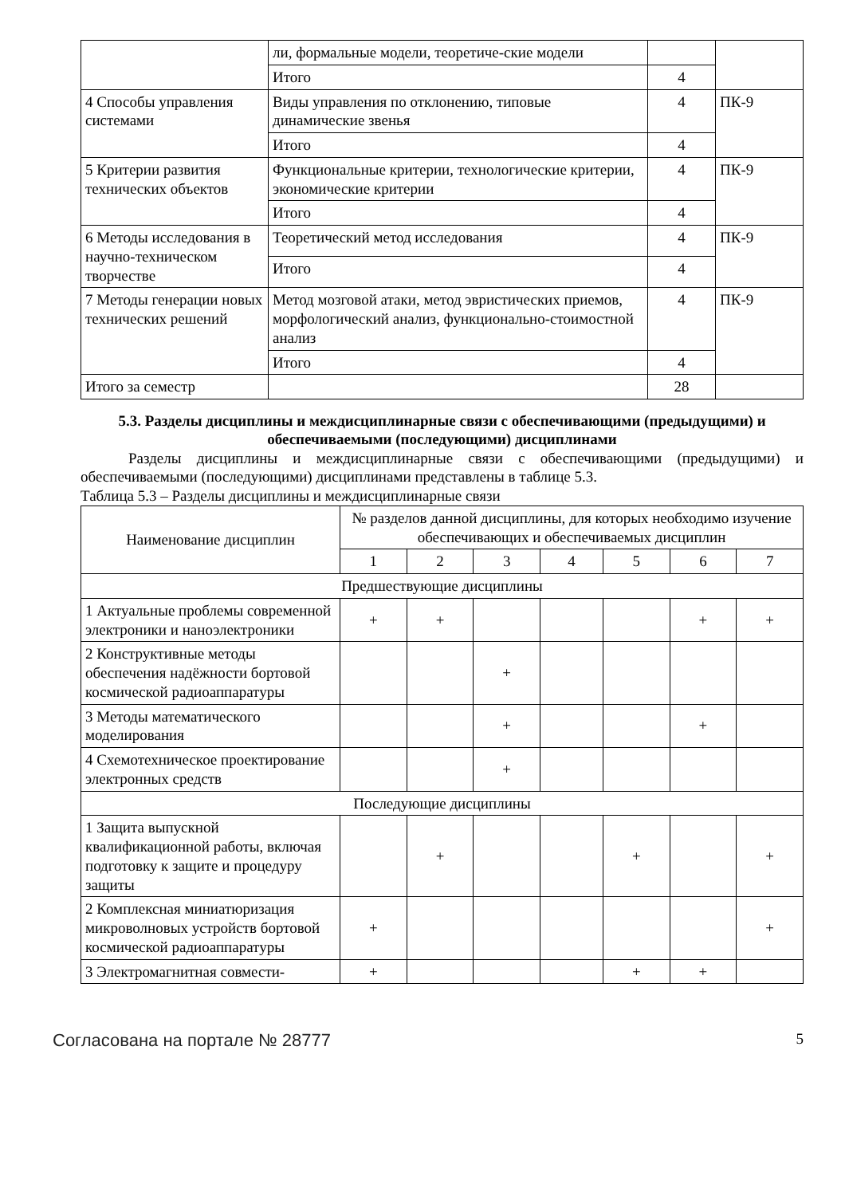| | ли, формальные модели, теоретиче-ские модели | | |
| | Итого | 4 | |
| 4 Способы управления системами | Виды управления по отклонению, типовые динамические звенья | 4 | ПК-9 |
| | Итого | 4 | |
| 5 Критерии развития технических объектов | Функциональные критерии, технологические критерии, экономические критерии | 4 | ПК-9 |
| | Итого | 4 | |
| 6 Методы исследования в научно-техническом творчестве | Теоретический метод исследования | 4 | ПК-9 |
| | Итого | 4 | |
| 7 Методы генерации новых технических решений | Метод мозговой атаки, метод эвристических приемов, морфологический анализ, функционально-стоимостной анализ | 4 | ПК-9 |
| | Итого | 4 | |
| Итого за семестр | | 28 | |
5.3. Разделы дисциплины и междисциплинарные связи с обеспечивающими (предыдущими) и обеспечиваемыми (последующими) дисциплинами
Разделы дисциплины и междисциплинарные связи с обеспечивающими (предыдущими) и обеспечиваемыми (последующими) дисциплинами представлены в таблице 5.3.
Таблица 5.3 – Разделы дисциплины и междисциплинарные связи
| Наименование дисциплин | № разделов данной дисциплины, для которых необходимо изучение обеспечивающих и обеспечиваемых дисциплин | | | | | | |
| --- | --- | --- | --- | --- | --- | --- | --- |
| | 1 | 2 | 3 | 4 | 5 | 6 | 7 |
| Предшествующие дисциплины | | | | | | | |
| 1 Актуальные проблемы современной электроники и наноэлектроники | + | + | | | | + | + |
| 2 Конструктивные методы обеспечения надёжности бортовой космической радиоаппаратуры | | | + | | | | |
| 3 Методы математического моделирования | | | + | | | + | |
| 4 Схемотехническое проектирование электронных средств | | | + | | | | |
| Последующие дисциплины | | | | | | | |
| 1 Защита выпускной квалификационной работы, включая подготовку к защите и процедуру защиты | | + | | | + | | + |
| 2 Комплексная миниатюризация микроволновых устройств бортовой космической радиоаппаратуры | + | | | | | | + |
| 3 Электромагнитная совмести- | + | | | | + | + | |
Согласована на портале № 28777 5